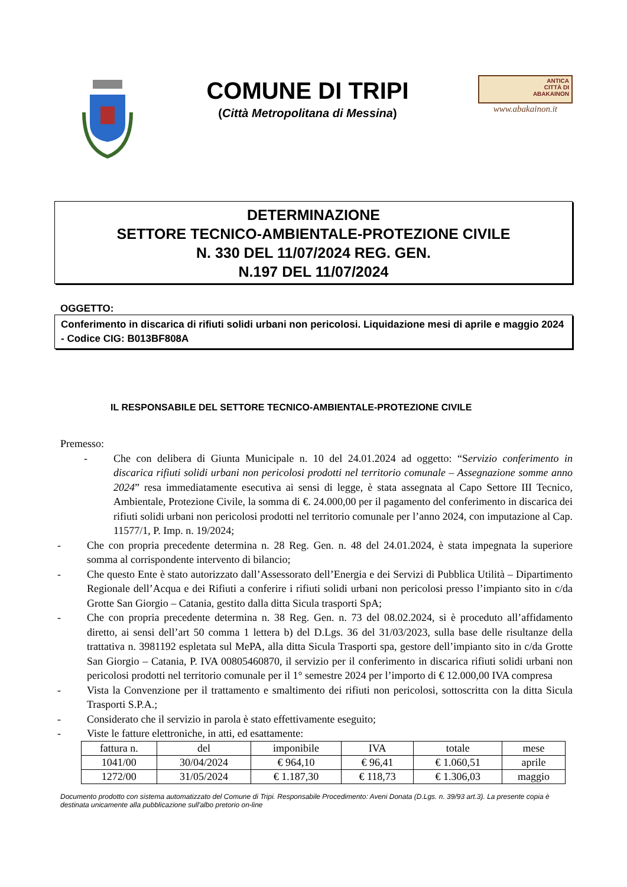COMUNE DI TRIPI
(Città Metropolitana di Messina)
ANTICA
CITTÀ DI
ABAKAINON
www.abakainon.it
DETERMINAZIONE
SETTORE TECNICO-AMBIENTALE-PROTEZIONE CIVILE
N. 330 DEL 11/07/2024 REG. GEN.
N.197 DEL 11/07/2024
OGGETTO:
Conferimento in discarica di rifiuti solidi urbani non pericolosi. Liquidazione mesi di aprile e maggio 2024 - Codice CIG: B013BF808A
IL RESPONSABILE DEL SETTORE TECNICO-AMBIENTALE-PROTEZIONE CIVILE
Premesso:
- Che con delibera di Giunta Municipale n. 10 del 24.01.2024 ad oggetto: “Servizio conferimento in discarica rifiuti solidi urbani non pericolosi prodotti nel territorio comunale – Assegnazione somme anno 2024” resa immediatamente esecutiva ai sensi di legge, è stata assegnata al Capo Settore III Tecnico, Ambientale, Protezione Civile, la somma di €. 24.000,00 per il pagamento del conferimento in discarica dei rifiuti solidi urbani non pericolosi prodotti nel territorio comunale per l’anno 2024, con imputazione al Cap. 11577/1, P. Imp. n. 19/2024;
- Che con propria precedente determina n. 28 Reg. Gen. n. 48 del 24.01.2024, è stata impegnata la superiore somma al corrispondente intervento di bilancio;
- Che questo Ente è stato autorizzato dall’Assessorato dell’Energia e dei Servizi di Pubblica Utilità – Dipartimento Regionale dell’Acqua e dei Rifiuti a conferire i rifiuti solidi urbani non pericolosi presso l’impianto sito in c/da Grotte San Giorgio – Catania, gestito dalla ditta Sicula trasporti SpA;
- Che con propria precedente determina n. 38 Reg. Gen. n. 73 del 08.02.2024, si è proceduto all’affidamento diretto, ai sensi dell’art 50 comma 1 lettera b) del D.Lgs. 36 del 31/03/2023, sulla base delle risultanze della trattativa n. 3981192 espletata sul MePA, alla ditta Sicula Trasporti spa, gestore dell’impianto sito in c/da Grotte San Giorgio – Catania, P. IVA 00805460870, il servizio per il conferimento in discarica rifiuti solidi urbani non pericolosi prodotti nel territorio comunale per il 1° semestre 2024 per l’importo di € 12.000,00 IVA compresa
- Vista la Convenzione per il trattamento e smaltimento dei rifiuti non pericolosi, sottoscritta con la ditta Sicula Trasporti S.P.A.;
- Considerato che il servizio in parola è stato effettivamente eseguito;
- Viste le fatture elettroniche, in atti, ed esattamente:
| fattura n. | del | imponibile | IVA | totale | mese |
| --- | --- | --- | --- | --- | --- |
| 1041/00 | 30/04/2024 | € 964,10 | € 96,41 | € 1.060,51 | aprile |
| 1272/00 | 31/05/2024 | € 1.187,30 | € 118,73 | € 1.306,03 | maggio |
Documento prodotto con sistema automatizzato del Comune di Tripi. Responsabile Procedimento: Aveni Donata (D.Lgs. n. 39/93 art.3). La presente copia è destinata unicamente alla pubblicazione sull'albo pretorio on-line